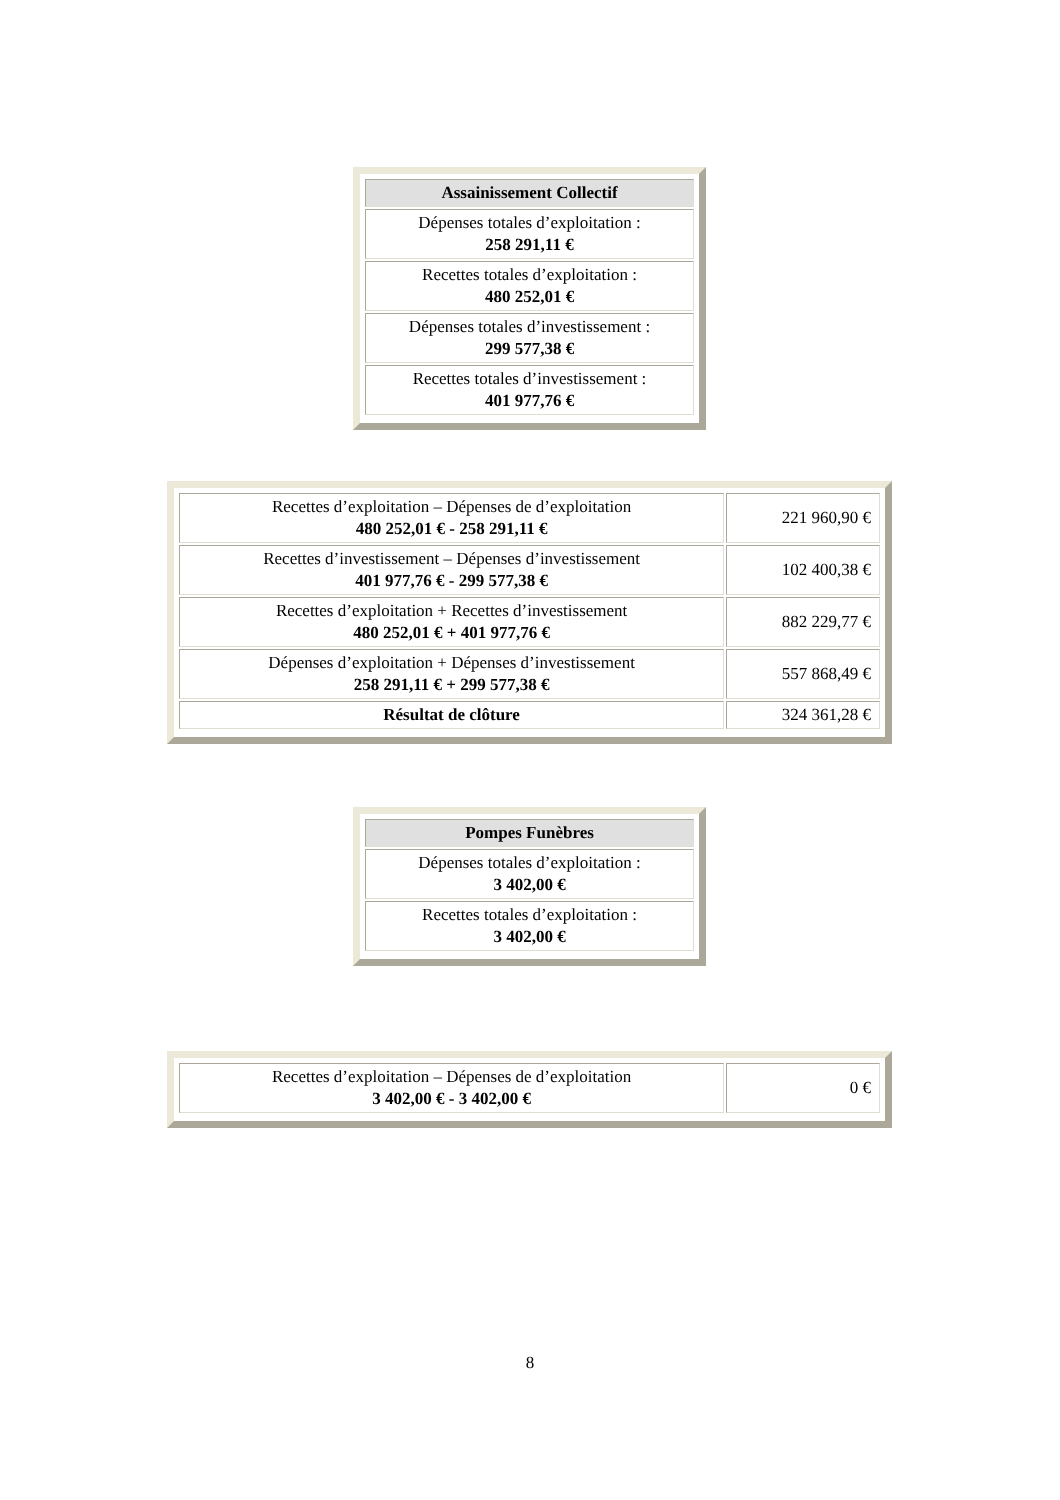| Assainissement Collectif |
| --- |
| Dépenses totales d’exploitation : 258 291,11 € |
| Recettes totales d’exploitation : 480 252,01 € |
| Dépenses totales d’investissement : 299 577,38 € |
| Recettes totales d’investissement : 401 977,76 € |
| Recettes d’exploitation – Dépenses de d’exploitation 480 252,01 € - 258 291,11 € | 221 960,90 € |
| Recettes d’investissement – Dépenses d’investissement 401 977,76 € - 299 577,38 € | 102 400,38 € |
| Recettes d’exploitation + Recettes d’investissement 480 252,01 € + 401 977,76 € | 882 229,77 € |
| Dépenses d’exploitation + Dépenses d’investissement 258 291,11 € + 299 577,38 € | 557 868,49 € |
| Résultat de clôture | 324 361,28 € |
| Pompes Funèbres |
| --- |
| Dépenses totales d’exploitation : 3 402,00 € |
| Recettes totales d’exploitation : 3 402,00 € |
| Recettes d’exploitation – Dépenses de d’exploitation 3 402,00 € - 3 402,00 € | 0 € |
8